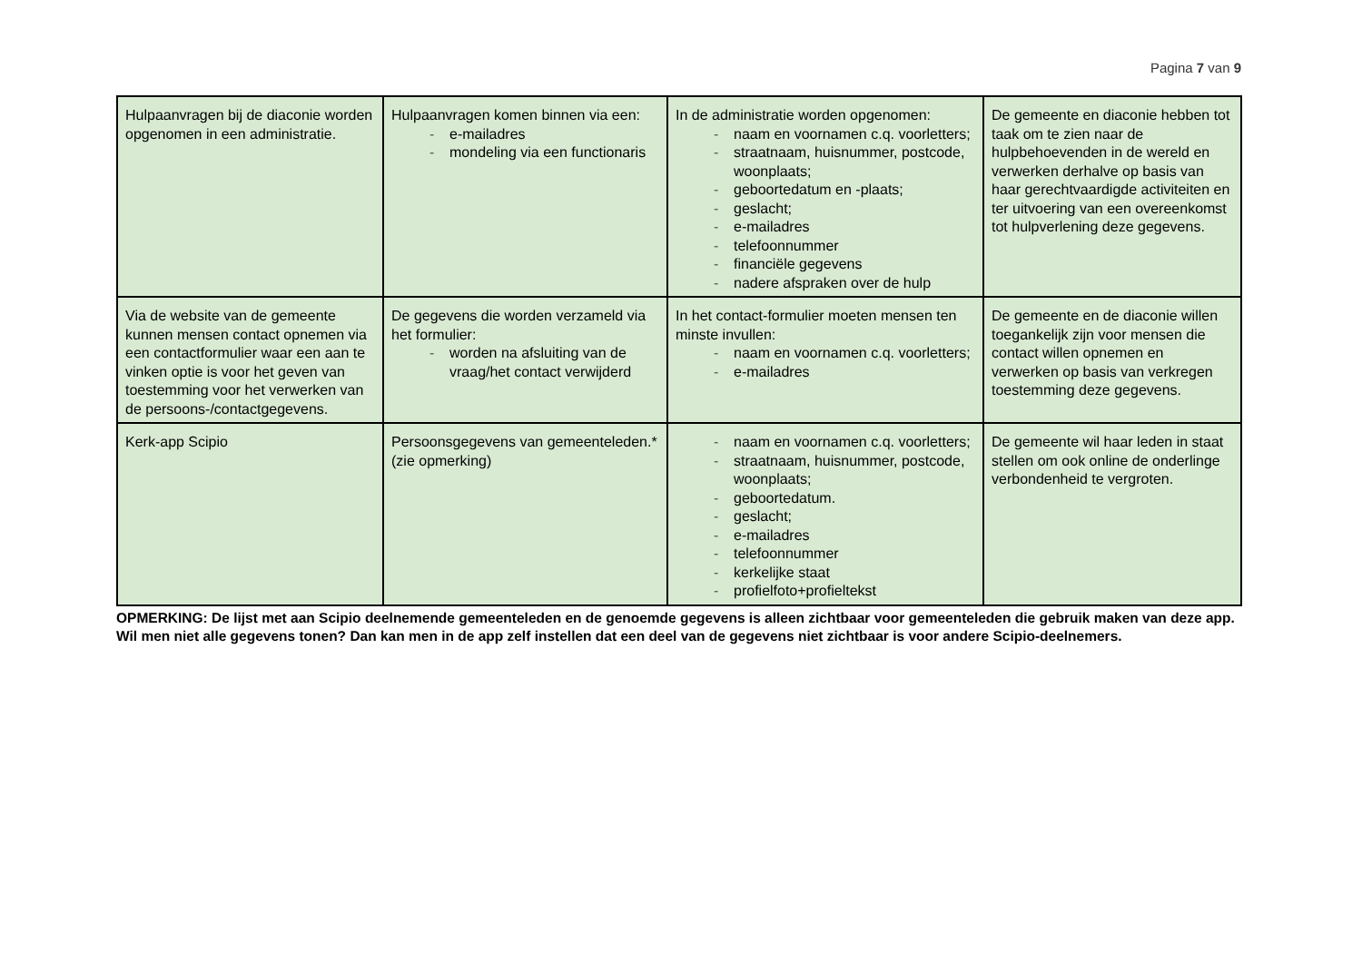Pagina 7 van 9
| Hulpaanvragen bij de diaconie worden opgenomen in een administratie. | Hulpaanvragen komen binnen via een: - e-mailadres - mondeling via een functionaris | In de administratie worden opgenomen: - naam en voornamen c.q. voorletters; - straatnaam, huisnummer, postcode, woonplaats; - geboortedatum en -plaats; - geslacht; - e-mailadres - telefoonnummer - financiële gegevens - nadere afspraken over de hulp | De gemeente en diaconie hebben tot taak om te zien naar de hulpbehoevenden in de wereld en verwerken derhalve op basis van haar gerechtvaardigde activiteiten en ter uitvoering van een overeenkomst tot hulpverlening deze gegevens. |
| Via de website van de gemeente kunnen mensen contact opnemen via een contactformulier waar een aan te vinken optie is voor het geven van toestemming voor het verwerken van de persoons-/contactgegevens. | De gegevens die worden verzameld via het formulier: - worden na afsluiting van de vraag/het contact verwijderd | In het contact-formulier moeten mensen ten minste invullen: - naam en voornamen c.q. voorletters; - e-mailadres | De gemeente en de diaconie willen toegankelijk zijn voor mensen die contact willen opnemen en verwerken op basis van verkregen toestemming deze gegevens. |
| Kerk-app Scipio | Persoonsgegevens van gemeenteleden.* (zie opmerking) | - naam en voornamen c.q. voorletters; - straatnaam, huisnummer, postcode, woonplaats; - geboortedatum. - geslacht; - e-mailadres - telefoonnummer - kerkelijke staat - profielfoto+profieltekst | De gemeente wil haar leden in staat stellen om ook online de onderlinge verbondenheid te vergroten. |
OPMERKING: De lijst met aan Scipio deelnemende gemeenteleden en de genoemde gegevens is alleen zichtbaar voor gemeenteleden die gebruik maken van deze app. Wil men niet alle gegevens tonen? Dan kan men in de app zelf instellen dat een deel van de gegevens niet zichtbaar is voor andere Scipio-deelnemers.